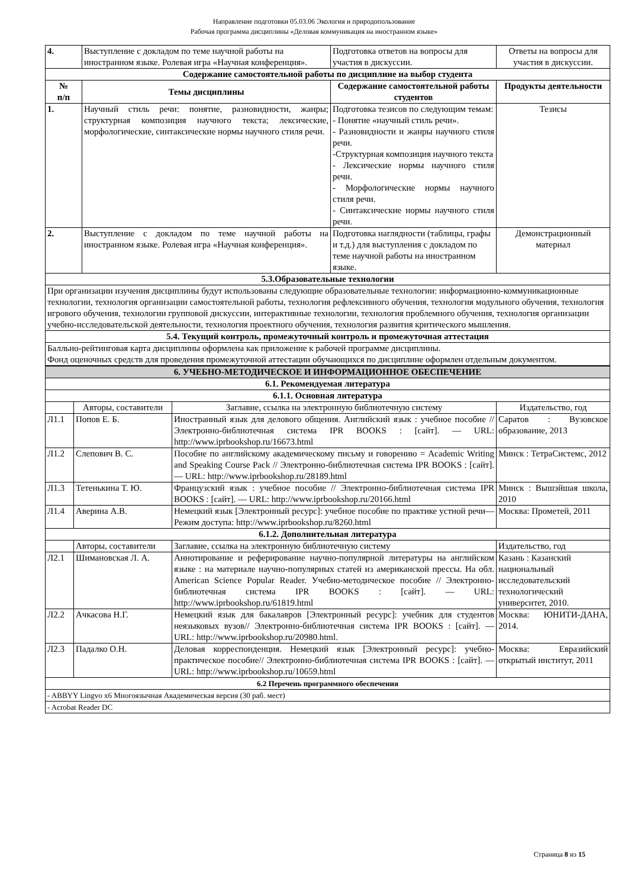Направление подготовки 05.03.06 Экология и природопользование
Рабочая программа дисциплины «Деловая коммуникация на иностранном языке»
| 4. | Выступление с докладом по теме научной работы на иностранном языке. Ролевая игра «Научная конференция». | Подготовка ответов на вопросы для участия в дискуссии. | Ответы на вопросы для участия в дискуссии. |
| Содержание самостоятельной работы по дисциплине на выбор студента | | | |
| № п/п | Темы дисциплины | Содержание самостоятельной работы студентов | Продукты деятельности |
| 1. | Научный стиль речи: понятие, разновидности, жанры; структурная композиция научного текста; лексические, морфологические, синтаксические нормы научного стиля речи. | Подготовка тезисов по следующим темам: - Понятие «научный стиль речи». - Разновидности и жанры научного стиля речи. -Структурная композиция научного текста - Лексические нормы научного стиля речи. - Морфологические нормы научного стиля речи. - Синтаксические нормы научного стиля речи. | Тезисы |
| 2. | Выступление с докладом по теме научной работы на иностранном языке. Ролевая игра «Научная конференция». | Подготовка наглядности (таблицы, графы и т.д.) для выступления с докладом по теме научной работы на иностранном языке. | Демонстрационный материал |
| 5.3.Образовательные технологии | | | |
| При организации изучения дисциплины будут использованы следующие образовательные технологии: информационно-коммуникационные технологии, технология организации самостоятельной работы, технология рефлексивного обучения, технология модульного обучения, технология игрового обучения, технологии групповой дискуссии, интерактивные технологии, технология проблемного обучения, технология организации учебно-исследовательской деятельности, технология проектного обучения, технология развития критического мышления. | | | |
| 5.4. Текущий контроль, промежуточный контроль и промежуточная аттестация | | | |
| Балльно-рейтинговая карта дисциплины оформлена как приложение к рабочей программе дисциплины. Фонд оценочных средств для проведения промежуточной аттестации обучающихся по дисциплине оформлен отдельным документом. | | | |
| 6. УЧЕБНО-МЕТОДИЧЕСКОЕ И ИНФОРМАЦИОННОЕ ОБЕСПЕЧЕНИЕ | | | |
| 6.1. Рекомендуемая литература | | | |
| 6.1.1. Основная литература | | | |
| | Авторы, составители | Заглавие, ссылка на электронную библиотечную систему | Издательство, год |
| Л1.1 | Попов Е. Б. | Иностранный язык для делового общения. Английский язык : учебное пособие // Электронно-библиотечная система IPR BOOKS : [сайт]. — URL: http://www.iprbookshop.ru/16673.html | Саратов : Вузовское образование, 2013 |
| Л1.2 | Слепович В. С. | Пособие по английскому академическому письму и говорению = Academic Writing and Speaking Course Pack // Электронно-библиотечная система IPR BOOKS : [сайт]. — URL: http://www.iprbookshop.ru/28189.html | Минск : ТетраСистемс, 2012 |
| Л1.3 | Тетенькина Т. Ю. | Французский язык : учебное пособие // Электронно-библиотечная система IPR BOOKS : [сайт]. — URL: http://www.iprbookshop.ru/20166.html | Минск : Вышэйшая школа, 2010 |
| Л1.4 | Аверина А.В. | Немецкий язык [Электронный ресурс]: учебное пособие по практике устной речи— Режим доступа: http://www.iprbookshop.ru/8260.html | Москва: Прометей, 2011 |
| 6.1.2. Дополнительная литература | | | |
| | Авторы, составители | Заглавие, ссылка на электронную библиотечную систему | Издательство, год |
| Л2.1 | Шимановская Л. А. | Аннотирование и реферирование научно-популярной литературы на английском языке : на материале научно-популярных статей из американской прессы. На обл. American Science Popular Reader. Учебно-методическое пособие // Электронно-библиотечная система IPR BOOKS : [сайт]. — URL: http://www.iprbookshop.ru/61819.html | Казань : Казанский национальный исследовательский технологический университет, 2010. |
| Л2.2 | Ачкасова Н.Г. | Немецкий язык для бакалавров [Электронный ресурс]: учебник для студентов неязыковых вузов// Электронно-библиотечная система IPR BOOKS : [сайт]. — URL: http://www.iprbookshop.ru/20980.html. | Москва: ЮНИТИ-ДАНА, 2014. |
| Л2.3 | Падалко О.Н. | Деловая корреспонденция. Немецкий язык [Электронный ресурс]: учебно-практическое пособие// Электронно-библиотечная система IPR BOOKS : [сайт]. — URL: http://www.iprbookshop.ru/10659.html | Москва: Евразийский открытый институт, 2011 |
| 6.2 Перечень программного обеспечения | | | |
| - ABBYY Lingvo x6 Многоязычная Академическая версия (30 раб. мест) | | | |
| - Acrobat Reader DC | | | |
Страница 8 из 15